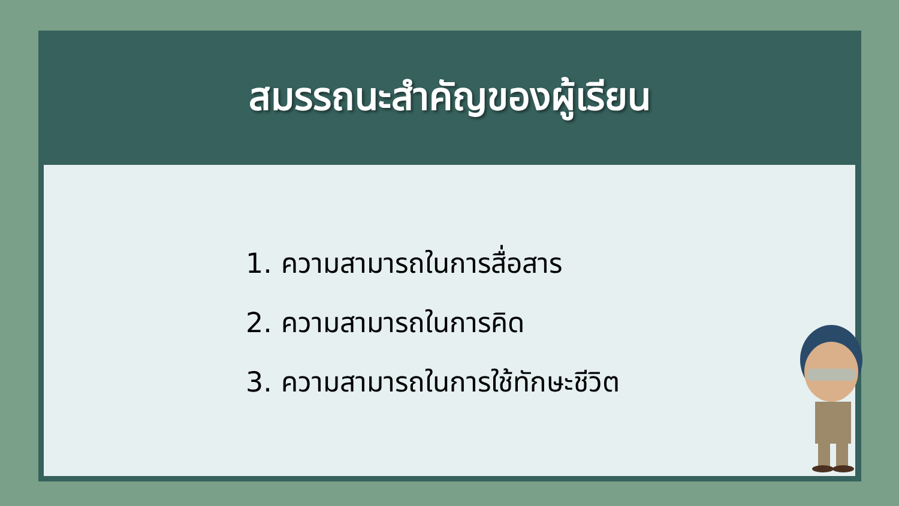สมรรถนะสำคัญของผู้เรียน
1. ความสามารถในการสื่อสาร
2. ความสามารถในการคิด
3. ความสามารถในการใช้ทักษะชีวิต